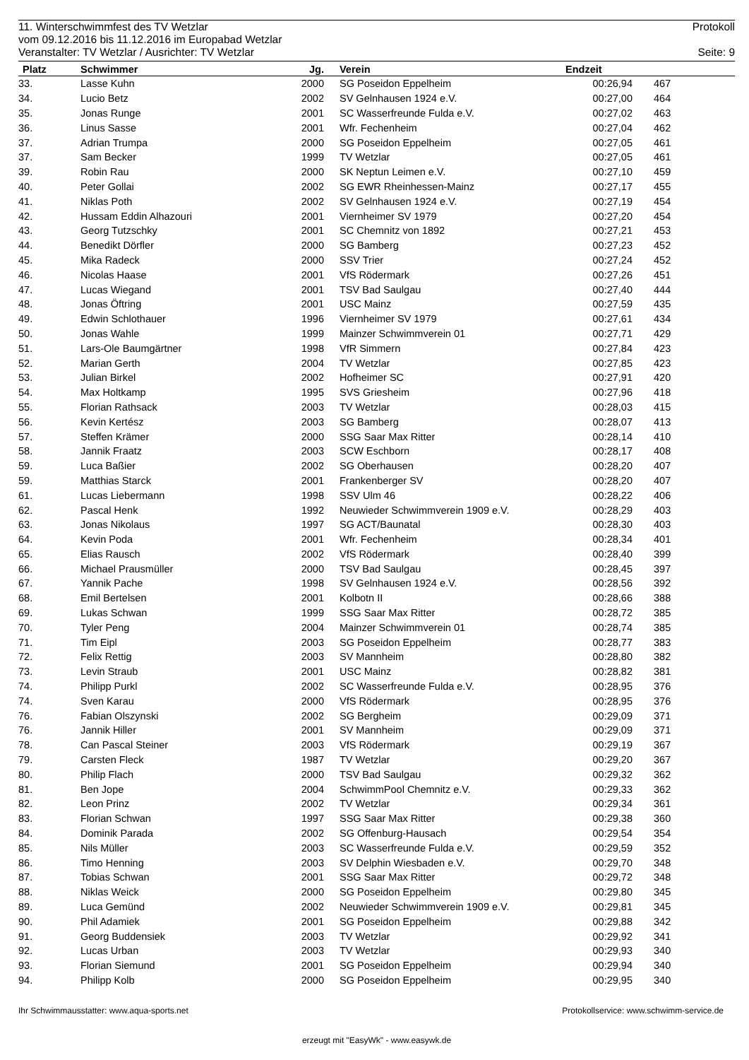11. Winterschwimmfest des TV Wetzlar Protokoll
vom 09.12.2016 bis 11.12.2016 im Europabad Wetzlar
Veranstalter: TV Wetzlar / Ausrichter: TV Wetzlar Seite: 9
| Platz | Schwimmer | Jg. | | Verein | Endzeit | | | |
| --- | --- | --- | --- | --- | --- | --- | --- | --- |
| 33. | Lasse Kuhn | 2000 | | SG Poseidon Eppelheim | 00:26,94 | | 467 | |
| 34. | Lucio Betz | 2002 | | SV Gelnhausen 1924 e.V. | 00:27,00 | | 464 | |
| 35. | Jonas Runge | 2001 | | SC Wasserfreunde Fulda e.V. | 00:27,02 | | 463 | |
| 36. | Linus Sasse | 2001 | | Wfr. Fechenheim | 00:27,04 | | 462 | |
| 37. | Adrian Trumpa | 2000 | | SG Poseidon Eppelheim | 00:27,05 | | 461 | |
| 37. | Sam Becker | 1999 | | TV Wetzlar | 00:27,05 | | 461 | |
| 39. | Robin Rau | 2000 | | SK Neptun Leimen e.V. | 00:27,10 | | 459 | |
| 40. | Peter Gollai | 2002 | | SG EWR Rheinhessen-Mainz | 00:27,17 | | 455 | |
| 41. | Niklas Poth | 2002 | | SV Gelnhausen 1924 e.V. | 00:27,19 | | 454 | |
| 42. | Hussam Eddin Alhazouri | 2001 | | Viernheimer SV 1979 | 00:27,20 | | 454 | |
| 43. | Georg Tutzschky | 2001 | | SC Chemnitz von 1892 | 00:27,21 | | 453 | |
| 44. | Benedikt Dörfler | 2000 | | SG Bamberg | 00:27,23 | | 452 | |
| 45. | Mika Radeck | 2000 | | SSV Trier | 00:27,24 | | 452 | |
| 46. | Nicolas Haase | 2001 | | VfS Rödermark | 00:27,26 | | 451 | |
| 47. | Lucas Wiegand | 2001 | | TSV Bad Saulgau | 00:27,40 | | 444 | |
| 48. | Jonas Öftring | 2001 | | USC Mainz | 00:27,59 | | 435 | |
| 49. | Edwin Schlothauer | 1996 | | Viernheimer SV 1979 | 00:27,61 | | 434 | |
| 50. | Jonas Wahle | 1999 | | Mainzer Schwimmverein 01 | 00:27,71 | | 429 | |
| 51. | Lars-Ole Baumgärtner | 1998 | | VfR Simmern | 00:27,84 | | 423 | |
| 52. | Marian Gerth | 2004 | | TV Wetzlar | 00:27,85 | | 423 | |
| 53. | Julian Birkel | 2002 | | Hofheimer SC | 00:27,91 | | 420 | |
| 54. | Max Holtkamp | 1995 | | SVS Griesheim | 00:27,96 | | 418 | |
| 55. | Florian Rathsack | 2003 | | TV Wetzlar | 00:28,03 | | 415 | |
| 56. | Kevin Kertész | 2003 | | SG Bamberg | 00:28,07 | | 413 | |
| 57. | Steffen Krämer | 2000 | | SSG Saar Max Ritter | 00:28,14 | | 410 | |
| 58. | Jannik Fraatz | 2003 | | SCW Eschborn | 00:28,17 | | 408 | |
| 59. | Luca Baßier | 2002 | | SG Oberhausen | 00:28,20 | | 407 | |
| 59. | Matthias Starck | 2001 | | Frankenberger SV | 00:28,20 | | 407 | |
| 61. | Lucas Liebermann | 1998 | | SSV Ulm 46 | 00:28,22 | | 406 | |
| 62. | Pascal Henk | 1992 | | Neuwieder Schwimmverein 1909 e.V. | 00:28,29 | | 403 | |
| 63. | Jonas Nikolaus | 1997 | | SG ACT/Baunatal | 00:28,30 | | 403 | |
| 64. | Kevin Poda | 2001 | | Wfr. Fechenheim | 00:28,34 | | 401 | |
| 65. | Elias Rausch | 2002 | | VfS Rödermark | 00:28,40 | | 399 | |
| 66. | Michael Prausmüller | 2000 | | TSV Bad Saulgau | 00:28,45 | | 397 | |
| 67. | Yannik Pache | 1998 | | SV Gelnhausen 1924 e.V. | 00:28,56 | | 392 | |
| 68. | Emil Bertelsen | 2001 | | Kolbotn II | 00:28,66 | | 388 | |
| 69. | Lukas Schwan | 1999 | | SSG Saar Max Ritter | 00:28,72 | | 385 | |
| 70. | Tyler Peng | 2004 | | Mainzer Schwimmverein 01 | 00:28,74 | | 385 | |
| 71. | Tim Eipl | 2003 | | SG Poseidon Eppelheim | 00:28,77 | | 383 | |
| 72. | Felix Rettig | 2003 | | SV Mannheim | 00:28,80 | | 382 | |
| 73. | Levin Straub | 2001 | | USC Mainz | 00:28,82 | | 381 | |
| 74. | Philipp Purkl | 2002 | | SC Wasserfreunde Fulda e.V. | 00:28,95 | | 376 | |
| 74. | Sven Karau | 2000 | | VfS Rödermark | 00:28,95 | | 376 | |
| 76. | Fabian Olszynski | 2002 | | SG Bergheim | 00:29,09 | | 371 | |
| 76. | Jannik Hiller | 2001 | | SV Mannheim | 00:29,09 | | 371 | |
| 78. | Can Pascal Steiner | 2003 | | VfS Rödermark | 00:29,19 | | 367 | |
| 79. | Carsten Fleck | 1987 | | TV Wetzlar | 00:29,20 | | 367 | |
| 80. | Philip Flach | 2000 | | TSV Bad Saulgau | 00:29,32 | | 362 | |
| 81. | Ben Jope | 2004 | | SchwimmPool Chemnitz e.V. | 00:29,33 | | 362 | |
| 82. | Leon Prinz | 2002 | | TV Wetzlar | 00:29,34 | | 361 | |
| 83. | Florian Schwan | 1997 | | SSG Saar Max Ritter | 00:29,38 | | 360 | |
| 84. | Dominik Parada | 2002 | | SG Offenburg-Hausach | 00:29,54 | | 354 | |
| 85. | Nils Müller | 2003 | | SC Wasserfreunde Fulda e.V. | 00:29,59 | | 352 | |
| 86. | Timo Henning | 2003 | | SV Delphin Wiesbaden e.V. | 00:29,70 | | 348 | |
| 87. | Tobias Schwan | 2001 | | SSG Saar Max Ritter | 00:29,72 | | 348 | |
| 88. | Niklas Weick | 2000 | | SG Poseidon Eppelheim | 00:29,80 | | 345 | |
| 89. | Luca Gemünd | 2002 | | Neuwieder Schwimmverein 1909 e.V. | 00:29,81 | | 345 | |
| 90. | Phil Adamiek | 2001 | | SG Poseidon Eppelheim | 00:29,88 | | 342 | |
| 91. | Georg Buddensiek | 2003 | | TV Wetzlar | 00:29,92 | | 341 | |
| 92. | Lucas Urban | 2003 | | TV Wetzlar | 00:29,93 | | 340 | |
| 93. | Florian Siemund | 2001 | | SG Poseidon Eppelheim | 00:29,94 | | 340 | |
| 94. | Philipp Kolb | 2000 | | SG Poseidon Eppelheim | 00:29,95 | | 340 | |
Ihr Schwimmausstatter: www.aqua-sports.net Protokollservice: www.schwimm-service.de
erzeugt mit "EasyWk" - www.easywk.de